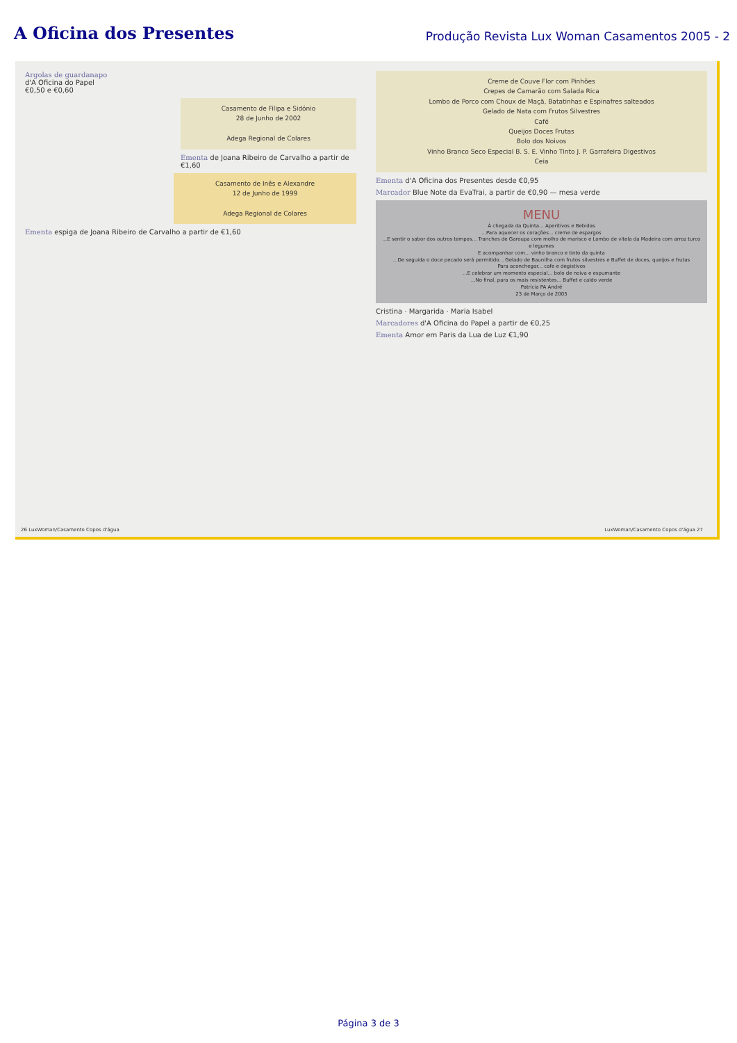A Oficina dos Presentes
Produção Revista Lux Woman Casamentos 2005 - 2
Argolas de guardanapo
d'A Oficina do Papel
€0,50 e €0,60
Casamento de Filipa e Sidónio
28 de Junho de 2002
Adega Regional de Colares
Ementa de Joana Ribeiro de Carvalho a partir de €1,60
Casamento de Inês e Alexandre
12 de Junho de 1999
Adega Regional de Colares
Ementa espiga de Joana Ribeiro de Carvalho a partir de €1,60
26 LuxWoman/Casamento Copos d'água
Creme de Couve Flor com Pinhões
Crepes de Camarão com Salada Rica
Lombo de Porco com Choux de Maçã, Batatinhas e Espinafres salteados
Gelado de Nata com Frutos Silvestres
Café
Queijos Doces Frutas
Bolo dos Noivos
Vinho Branco Seco Especial B. S. E. Vinho Tinto J. P. Garrafeira Digestivos
Ceia
Ementa d'A Oficina dos Presentes desde €0,95
Marcador Blue Note da EvaTrai, a partir de €0,90 — mesa verde
MENU
À chegada da Quinta... Aperitivos e Bebidas
...Para aquecer os corações... creme de espargos
...E sentir o sabor dos outros tempos... Tranches de Garoupa com molho de marisco e Lombo de vitela da Madeira com arroz turco e legumes
E acompanhar com... vinho branco e tinto da quinta
...De seguida o doce pecado será permitido... Gelado de Baunilha com frutos silvestres e Buffet de doces, queijos e frutas
Para aconchegar... cafe e degistivos
...E celebrar um momento especial... bolo de noiva e espumante
...No final, para os mais resistentes... Buffet e caldo verde
Patrícia PA André
23 de Março de 2005
Cristina · Margarida · Maria Isabel
Marcadores d'A Oficina do Papel a partir de €0,25
Ementa Amor em Paris da Lua de Luz €1,90
LuxWoman/Casamento Copos d'água 27
Página 3 de 3